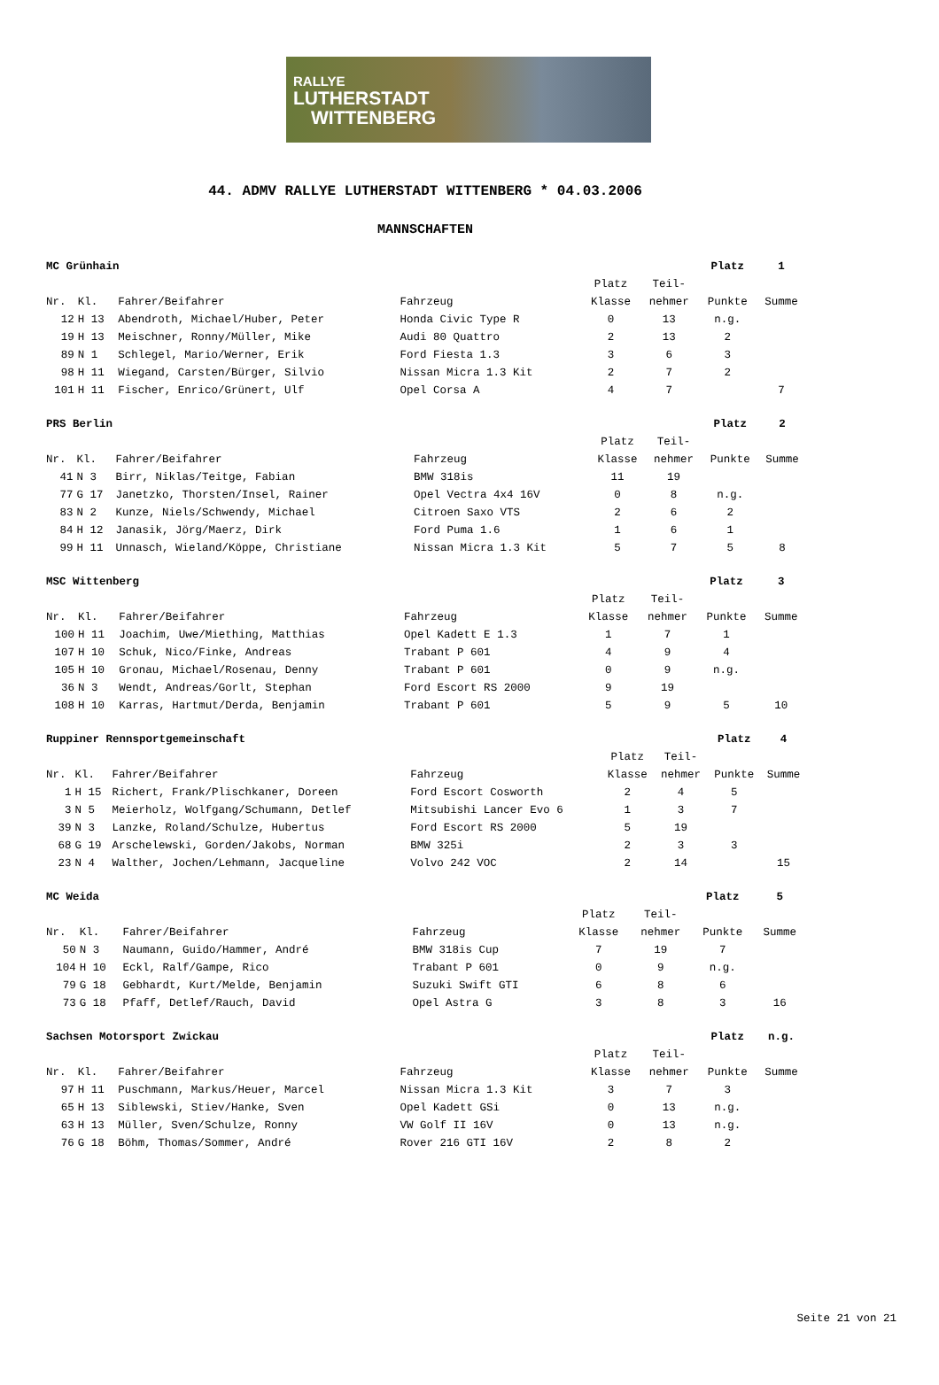RALLYE
LUTHERSTADT
WITTENBERG
44. ADMV RALLYE LUTHERSTADT WITTENBERG * 04.03.2006
MANNSCHAFTEN
| MC Grünhain | | | | | | Platz | 1 |
| --- | --- | --- | --- | --- | --- | --- | --- |
| | | | | Platz | Teil- | | |
| Nr. | Kl. | Fahrer/Beifahrer | Fahrzeug | Klasse | nehmer | Punkte | Summe |
| 12 | H 13 | Abendroth, Michael/Huber, Peter | Honda Civic Type R | 0 | 13 | n.g. | |
| 19 | H 13 | Meischner, Ronny/Müller, Mike | Audi 80 Quattro | 2 | 13 | 2 | |
| 89 | N 1 | Schlegel, Mario/Werner, Erik | Ford Fiesta 1.3 | 3 | 6 | 3 | |
| 98 | H 11 | Wiegand, Carsten/Bürger, Silvio | Nissan Micra 1.3 Kit | 2 | 7 | 2 | |
| 101 | H 11 | Fischer, Enrico/Grünert, Ulf | Opel Corsa A | 4 | 7 | | 7 |
| PRS Berlin | | | | | | Platz | 2 |
| --- | --- | --- | --- | --- | --- | --- | --- |
| | | | | Platz | Teil- | | |
| Nr. | Kl. | Fahrer/Beifahrer | Fahrzeug | Klasse | nehmer | Punkte | Summe |
| 41 | N 3 | Birr, Niklas/Teitge, Fabian | BMW 318is | 11 | 19 | | |
| 77 | G 17 | Janetzko, Thorsten/Insel, Rainer | Opel Vectra 4x4 16V | 0 | 8 | n.g. | |
| 83 | N 2 | Kunze, Niels/Schwendy, Michael | Citroen Saxo VTS | 2 | 6 | 2 | |
| 84 | H 12 | Janasik, Jörg/Maerz, Dirk | Ford Puma 1.6 | 1 | 6 | 1 | |
| 99 | H 11 | Unnasch, Wieland/Köppe, Christiane | Nissan Micra 1.3 Kit | 5 | 7 | 5 | 8 |
| MSC Wittenberg | | | | | | Platz | 3 |
| --- | --- | --- | --- | --- | --- | --- | --- |
| | | | | Platz | Teil- | | |
| Nr. | Kl. | Fahrer/Beifahrer | Fahrzeug | Klasse | nehmer | Punkte | Summe |
| 100 | H 11 | Joachim, Uwe/Miething, Matthias | Opel Kadett E 1.3 | 1 | 7 | 1 | |
| 107 | H 10 | Schuk, Nico/Finke, Andreas | Trabant P 601 | 4 | 9 | 4 | |
| 105 | H 10 | Gronau, Michael/Rosenau, Denny | Trabant P 601 | 0 | 9 | n.g. | |
| 36 | N 3 | Wendt, Andreas/Gorlt, Stephan | Ford Escort RS 2000 | 9 | 19 | | |
| 108 | H 10 | Karras, Hartmut/Derda, Benjamin | Trabant P 601 | 5 | 9 | 5 | 10 |
| Ruppiner Rennsportgemeinschaft | | | | | | Platz | 4 |
| --- | --- | --- | --- | --- | --- | --- | --- |
| | | | | Platz | Teil- | | |
| Nr. | Kl. | Fahrer/Beifahrer | Fahrzeug | Klasse | nehmer | Punkte | Summe |
| 1 | H 15 | Richert, Frank/Plischkaner, Doreen | Ford Escort Cosworth | 2 | 4 | 5 | |
| 3 | N 5 | Meierholz, Wolfgang/Schumann, Detlef | Mitsubishi Lancer Evo 6 | 1 | 3 | 7 | |
| 39 | N 3 | Lanzke, Roland/Schulze, Hubertus | Ford Escort RS 2000 | 5 | 19 | | |
| 68 | G 19 | Arschelewski, Gorden/Jakobs, Norman | BMW 325i | 2 | 3 | 3 | |
| 23 | N 4 | Walther, Jochen/Lehmann, Jacqueline | Volvo 242 VOC | 2 | 14 | | 15 |
| MC Weida | | | | | | Platz | 5 |
| --- | --- | --- | --- | --- | --- | --- | --- |
| | | | | Platz | Teil- | | |
| Nr. | Kl. | Fahrer/Beifahrer | Fahrzeug | Klasse | nehmer | Punkte | Summe |
| 50 | N 3 | Naumann, Guido/Hammer, André | BMW 318is Cup | 7 | 19 | 7 | |
| 104 | H 10 | Eckl, Ralf/Gampe, Rico | Trabant P 601 | 0 | 9 | n.g. | |
| 79 | G 18 | Gebhardt, Kurt/Melde, Benjamin | Suzuki Swift GTI | 6 | 8 | 6 | |
| 73 | G 18 | Pfaff, Detlef/Rauch, David | Opel Astra G | 3 | 8 | 3 | 16 |
| Sachsen Motorsport Zwickau | | | | | | Platz | n.g. |
| --- | --- | --- | --- | --- | --- | --- | --- |
| | | | | Platz | Teil- | | |
| Nr. | Kl. | Fahrer/Beifahrer | Fahrzeug | Klasse | nehmer | Punkte | Summe |
| 97 | H 11 | Puschmann, Markus/Heuer, Marcel | Nissan Micra 1.3 Kit | 3 | 7 | 3 | |
| 65 | H 13 | Siblewski, Stiev/Hanke, Sven | Opel Kadett GSi | 0 | 13 | n.g. | |
| 63 | H 13 | Müller, Sven/Schulze, Ronny | VW Golf II 16V | 0 | 13 | n.g. | |
| 76 | G 18 | Böhm, Thomas/Sommer, André | Rover 216 GTI 16V | 2 | 8 | 2 | |
Seite 21 von 21